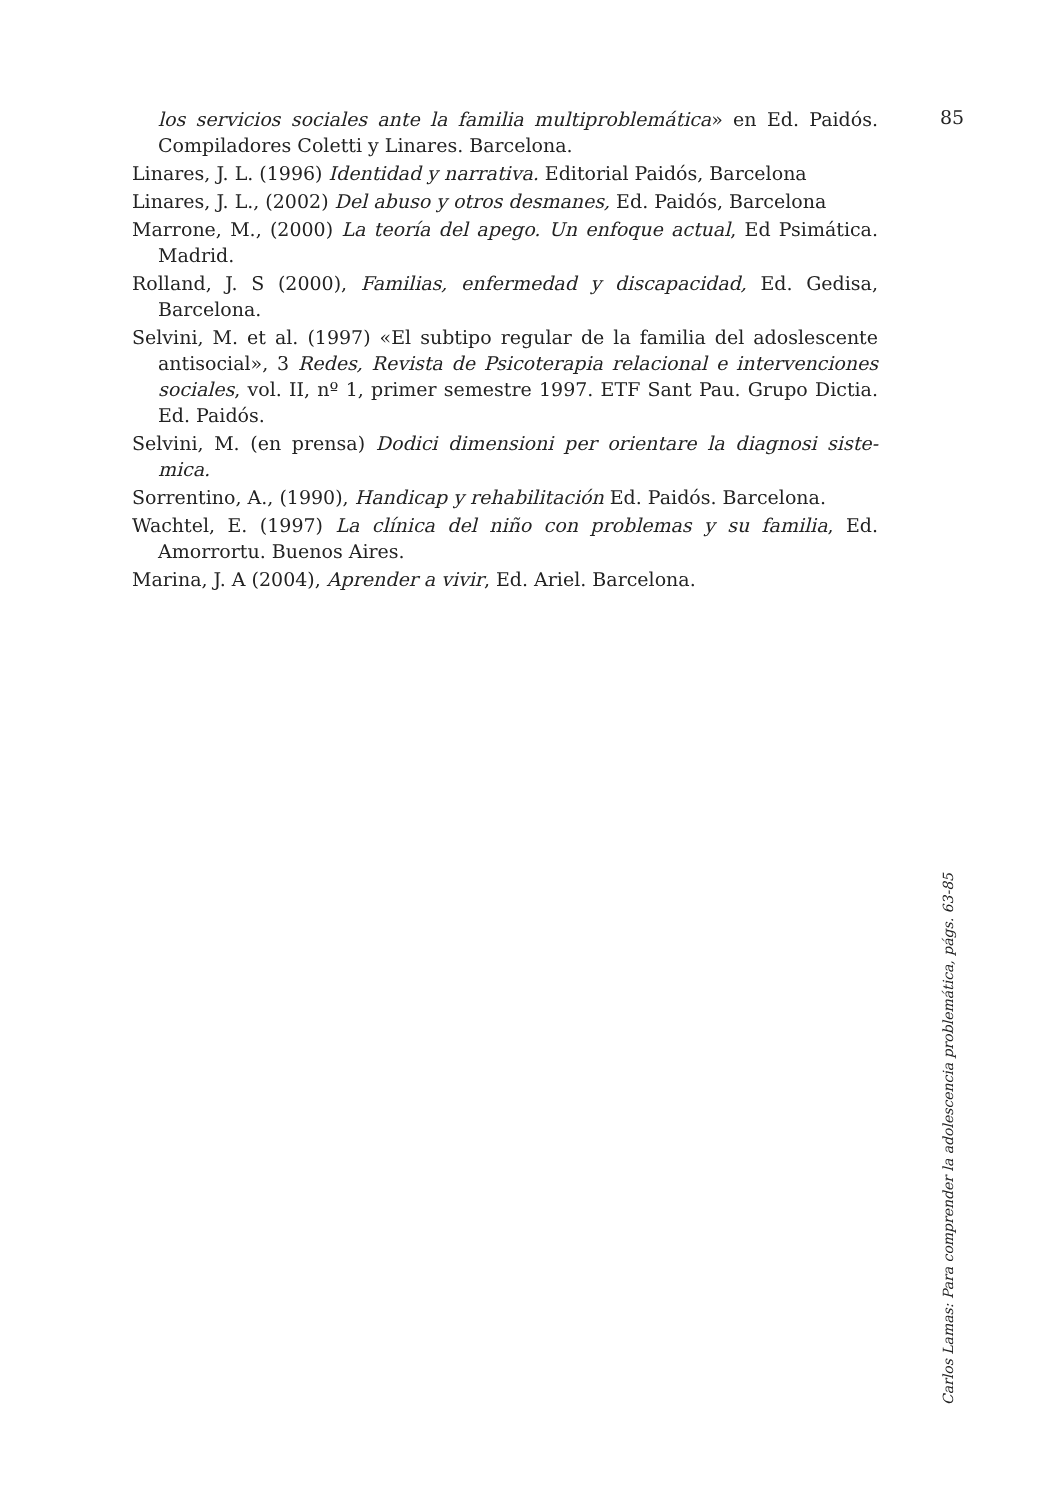85
los servicios sociales ante la familia multiproblemática» en Ed. Paidós. Compiladores Coletti y Linares. Barcelona.
Linares, J. L. (1996) Identidad y narrativa. Editorial Paidós, Barcelona
Linares, J. L., (2002) Del abuso y otros desmanes, Ed. Paidós, Barcelona
Marrone, M., (2000) La teoría del apego. Un enfoque actual, Ed Psimática. Madrid.
Rolland, J. S (2000), Familias, enfermedad y discapacidad, Ed. Gedisa, Barcelona.
Selvini, M. et al. (1997) «El subtipo regular de la familia del adoslescente antisocial», 3 Redes, Revista de Psicoterapia relacional e intervenciones sociales, vol. II, nº 1, primer semestre 1997. ETF Sant Pau. Grupo Dictia. Ed. Paidós.
Selvini, M. (en prensa) Dodici dimensioni per orientare la diagnosi siste-mica.
Sorrentino, A., (1990), Handicap y rehabilitación Ed. Paidós. Barcelona.
Wachtel, E. (1997) La clínica del niño con problemas y su familia, Ed. Amorrortu. Buenos Aires.
Marina, J. A (2004), Aprender a vivir, Ed. Ariel. Barcelona.
Carlos Lamas: Para comprender la adolescencia problemática, págs. 63-85